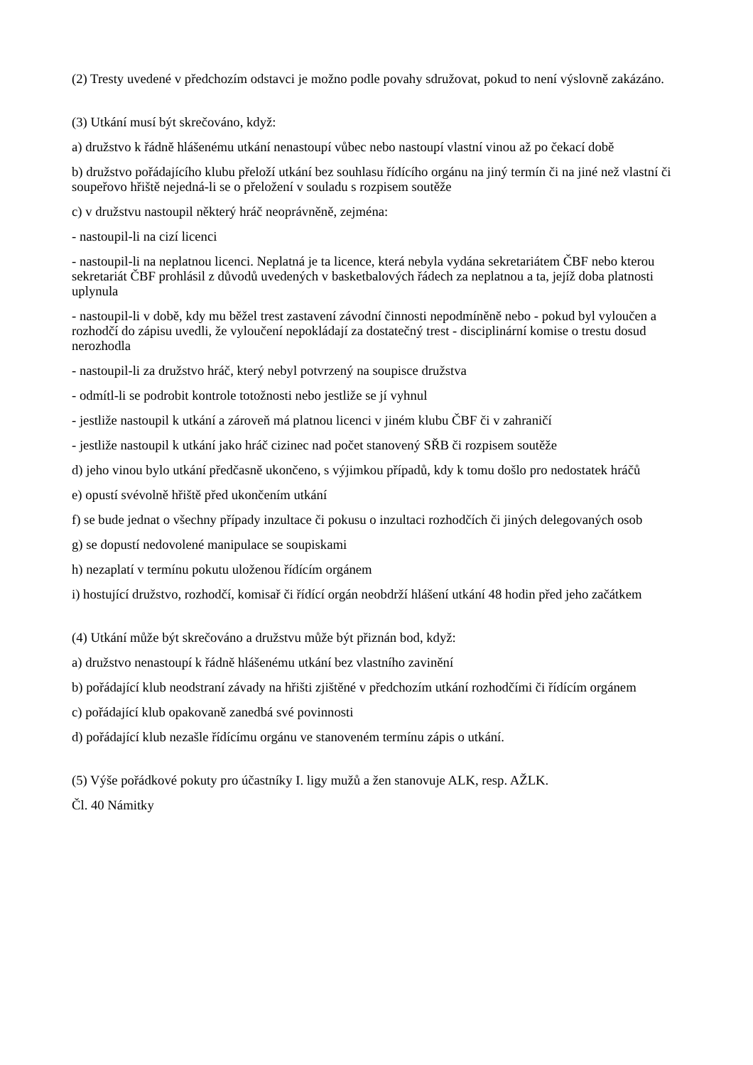(2) Tresty uvedené v předchozím odstavci je možno podle povahy sdružovat, pokud to není výslovně zakázáno.
(3) Utkání musí být skrečováno, když:
a) družstvo k řádně hlášenému utkání nenastoupí vůbec nebo nastoupí vlastní vinou až po čekací době
b) družstvo pořádajícího klubu přeloží utkání bez souhlasu řídícího orgánu na jiný termín či na jiné než vlastní či soupeřovo hřiště nejedná-li se o přeložení v souladu s rozpisem soutěže
c) v družstvu nastoupil některý hráč neoprávněně, zejména:
- nastoupil-li na cizí licenci
- nastoupil-li na neplatnou licenci. Neplatná je ta licence, která nebyla vydána sekretariátem ČBF nebo kterou sekretariát ČBF prohlásil z důvodů uvedených v basketbalových řádech za neplatnou a ta, jejíž doba platnosti uplynula
- nastoupil-li v době, kdy mu běžel trest zastavení závodní činnosti nepodmíněně nebo - pokud byl vyloučen a rozhodčí do zápisu uvedli, že vyloučení nepokládají za dostatečný trest - disciplinární komise o trestu dosud nerozhodla
- nastoupil-li za družstvo hráč, který nebyl potvrzený na soupisce družstva
- odmítl-li se podrobit kontrole totožnosti nebo jestliže se jí vyhnul
- jestliže nastoupil k utkání a zároveň má platnou licenci v jiném klubu ČBF či v zahraničí
- jestliže nastoupil k utkání jako hráč cizinec nad počet stanovený SŘB či rozpisem soutěže
d) jeho vinou bylo utkání předčasně ukončeno, s výjimkou případů, kdy k tomu došlo pro nedostatek hráčů
e) opustí svévolně hřiště před ukončením utkání
f) se bude jednat o všechny případy inzultace či pokusu o inzultaci rozhodčích či jiných delegovaných osob
g) se dopustí nedovolené manipulace se soupiskami
h) nezaplatí v termínu pokutu uloženou řídícím orgánem
i) hostující družstvo, rozhodčí, komisař či řídící orgán neobdrží hlášení utkání 48 hodin před jeho začátkem
(4) Utkání může být skrečováno a družstvu může být přiznán bod, když:
a) družstvo nenastoupí k řádně hlášenému utkání bez vlastního zavinění
b) pořádající klub neodstraní závady na hřišti zjištěné v předchozím utkání rozhodčími či řídícím orgánem
c) pořádající klub opakovaně zanedbá své povinnosti
d) pořádající klub nezašle řídícímu orgánu ve stanoveném termínu zápis o utkání.
(5) Výše pořádkové pokuty pro účastníky I. ligy mužů a žen stanovuje ALK, resp. AŽLK.
Čl. 40 Námitky